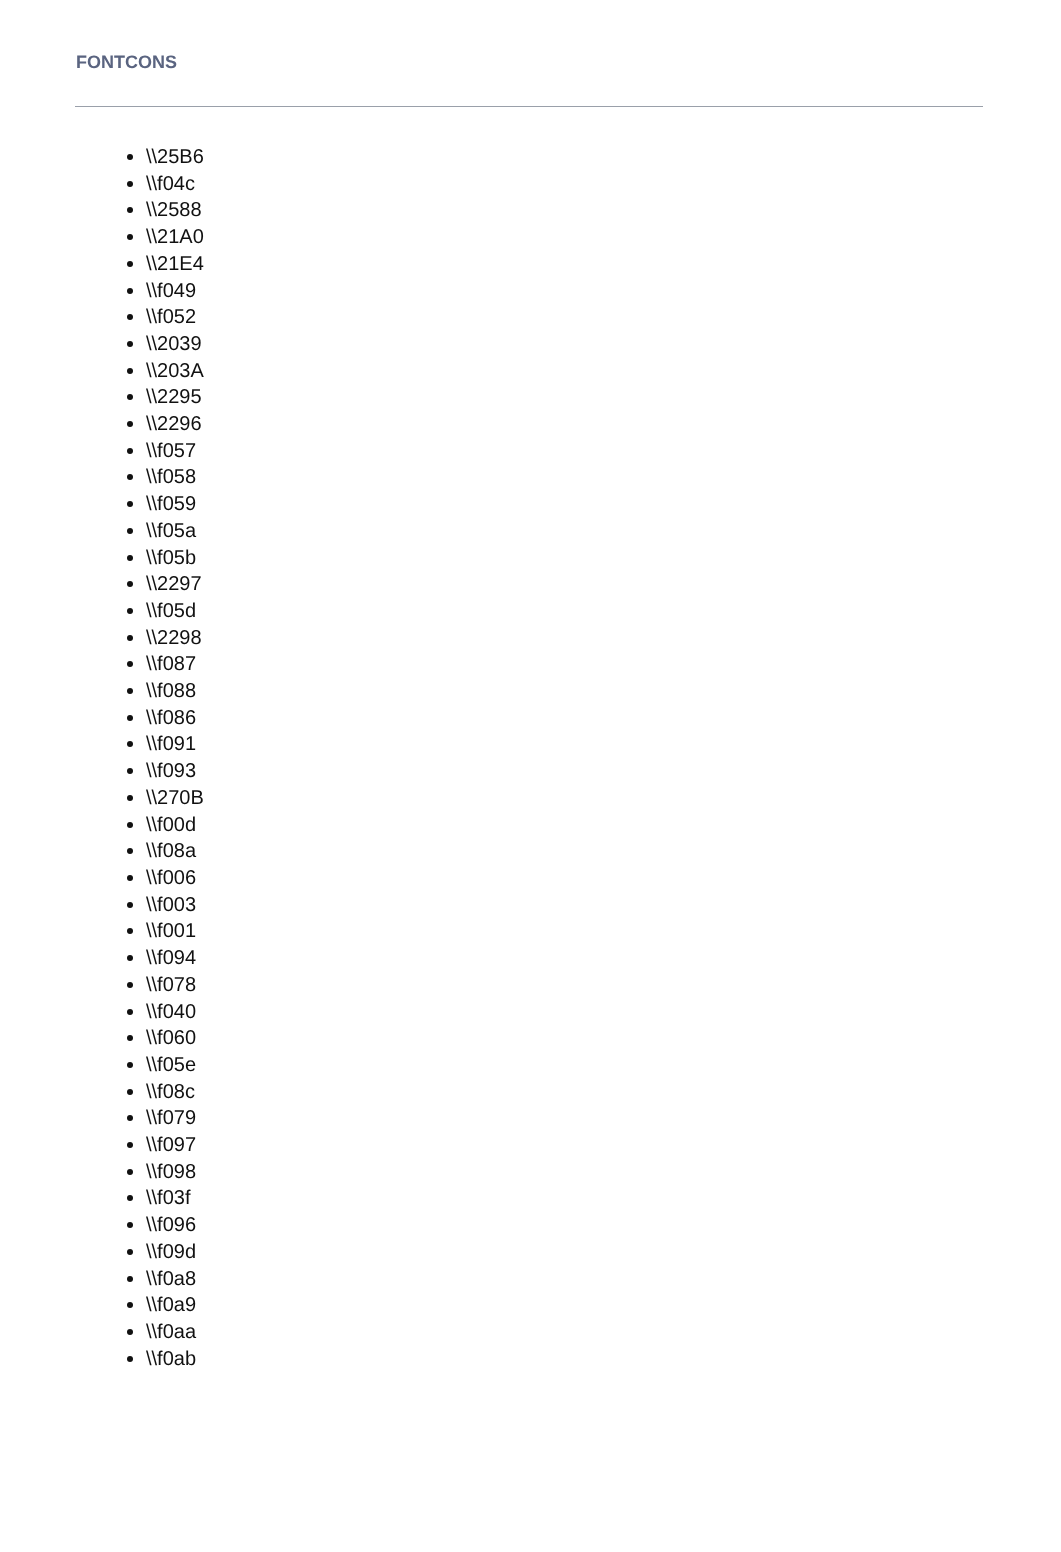FONTCONS
\\25B6
\\f04c
\\2588
\\21A0
\\21E4
\\f049
\\f052
\\2039
\\203A
\\2295
\\2296
\\f057
\\f058
\\f059
\\f05a
\\f05b
\\2297
\\f05d
\\2298
\\f087
\\f088
\\f086
\\f091
\\f093
\\270B
\\f00d
\\f08a
\\f006
\\f003
\\f001
\\f094
\\f078
\\f040
\\f060
\\f05e
\\f08c
\\f079
\\f097
\\f098
\\f03f
\\f096
\\f09d
\\f0a8
\\f0a9
\\f0aa
\\f0ab